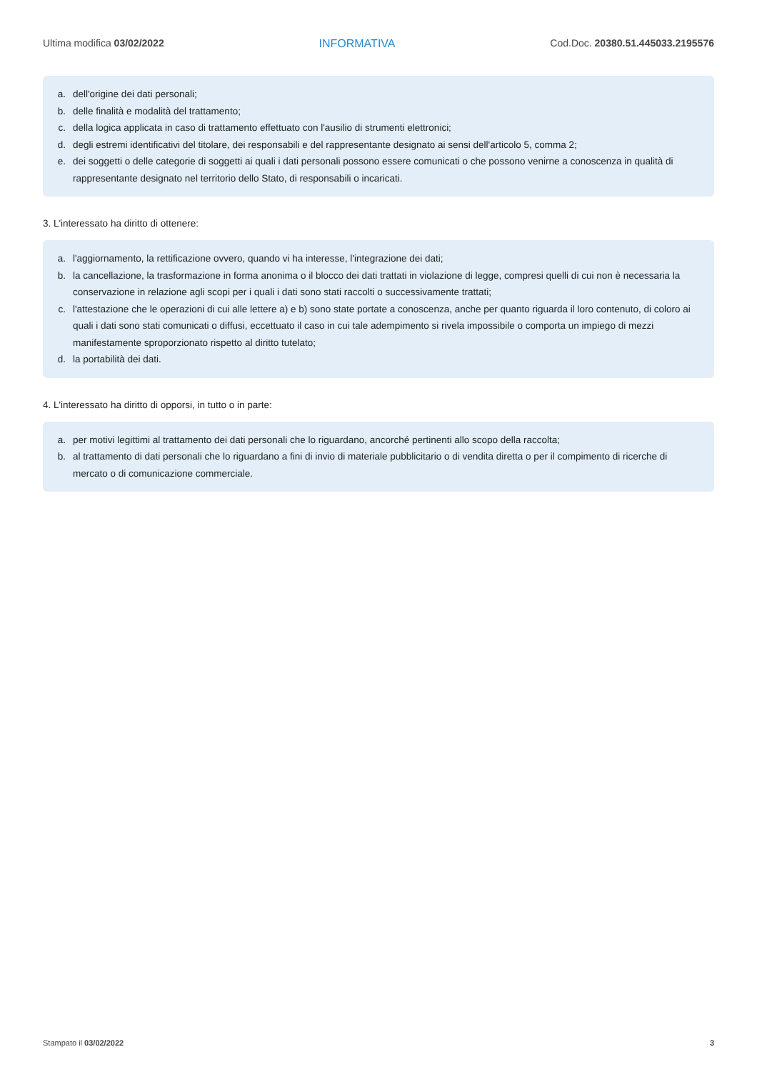Ultima modifica 03/02/2022 INFORMATIVA Cod.Doc. 20380.51.445033.2195576
a. dell'origine dei dati personali;
b. delle finalità e modalità del trattamento;
c. della logica applicata in caso di trattamento effettuato con l'ausilio di strumenti elettronici;
d. degli estremi identificativi del titolare, dei responsabili e del rappresentante designato ai sensi dell'articolo 5, comma 2;
e. dei soggetti o delle categorie di soggetti ai quali i dati personali possono essere comunicati o che possono venirne a conoscenza in qualità di rappresentante designato nel territorio dello Stato, di responsabili o incaricati.
3. L'interessato ha diritto di ottenere:
a. l'aggiornamento, la rettificazione ovvero, quando vi ha interesse, l'integrazione dei dati;
b. la cancellazione, la trasformazione in forma anonima o il blocco dei dati trattati in violazione di legge, compresi quelli di cui non è necessaria la conservazione in relazione agli scopi per i quali i dati sono stati raccolti o successivamente trattati;
c. l'attestazione che le operazioni di cui alle lettere a) e b) sono state portate a conoscenza, anche per quanto riguarda il loro contenuto, di coloro ai quali i dati sono stati comunicati o diffusi, eccettuato il caso in cui tale adempimento si rivela impossibile o comporta un impiego di mezzi manifestamente sproporzionato rispetto al diritto tutelato;
d. la portabilità dei dati.
4. L'interessato ha diritto di opporsi, in tutto o in parte:
a. per motivi legittimi al trattamento dei dati personali che lo riguardano, ancorché pertinenti allo scopo della raccolta;
b. al trattamento di dati personali che lo riguardano a fini di invio di materiale pubblicitario o di vendita diretta o per il compimento di ricerche di mercato o di comunicazione commerciale.
Stampato il 03/02/2022 3